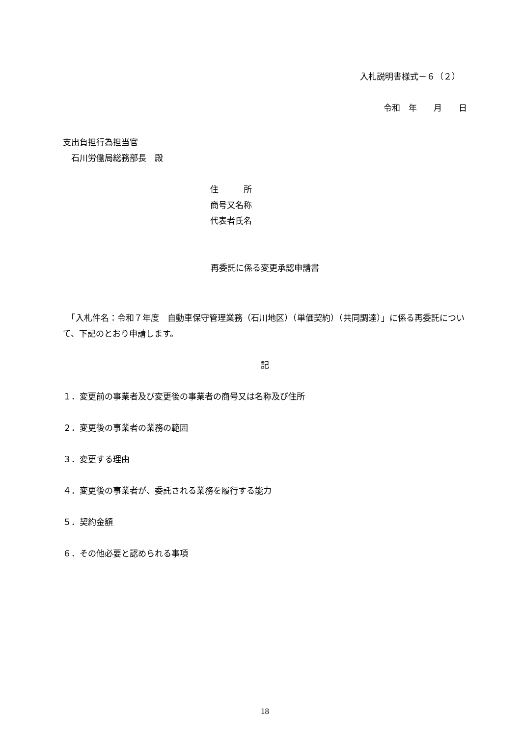入札説明書様式－６（２）
令和　年　　月　　日
支出負担行為担当官
　石川労働局総務部長　殿
住　　　所
商号又名称
代表者氏名
再委託に係る変更承認申請書
　「入札件名：令和７年度　自動車保守管理業務（石川地区）（単価契約）（共同調達）」に係る再委託について、下記のとおり申請します。
記
１．変更前の事業者及び変更後の事業者の商号又は名称及び住所
２．変更後の事業者の業務の範囲
３．変更する理由
４．変更後の事業者が、委託される業務を履行する能力
５．契約金額
６．その他必要と認められる事項
18